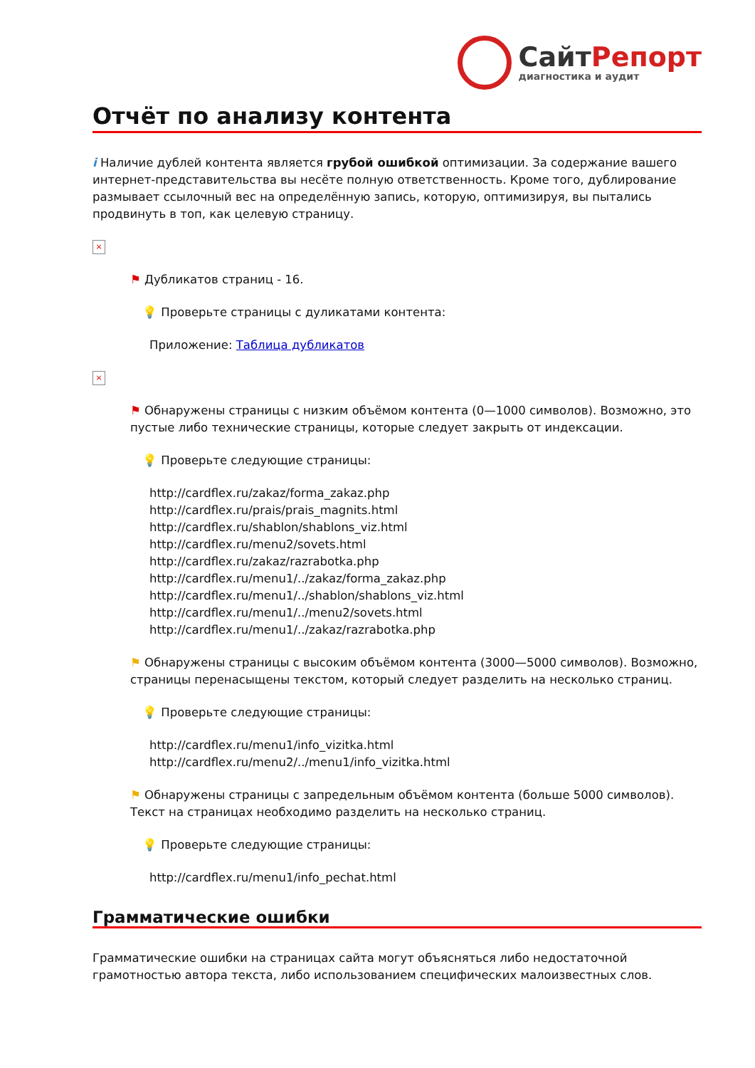СайтРепорт
диагностика и аудит
Отчёт по анализу контента
i Наличие дублей контента является грубой ошибкой оптимизации. За содержание вашего интернет-представительства вы несёте полную ответственность. Кроме того, дублирование размывает ссылочный вес на определённую запись, которую, оптимизируя, вы пытались продвинуть в топ, как целевую страницу.
×
⚑ Дубликатов страниц - 16.
💡 Проверьте страницы с дуликатами контента:
Приложение: Таблица дубликатов
×
⚑ Обнаружены страницы с низким объёмом контента (0—1000 символов). Возможно, это пустые либо технические страницы, которые следует закрыть от индексации.
💡 Проверьте следующие страницы:
http://cardflex.ru/zakaz/forma_zakaz.php
http://cardflex.ru/prais/prais_magnits.html
http://cardflex.ru/shablon/shablons_viz.html
http://cardflex.ru/menu2/sovets.html
http://cardflex.ru/zakaz/razrabotka.php
http://cardflex.ru/menu1/../zakaz/forma_zakaz.php
http://cardflex.ru/menu1/../shablon/shablons_viz.html
http://cardflex.ru/menu1/../menu2/sovets.html
http://cardflex.ru/menu1/../zakaz/razrabotka.php
⚑ Обнаружены страницы с высоким объёмом контента (3000—5000 символов). Возможно, страницы перенасыщены текстом, который следует разделить на несколько страниц.
💡 Проверьте следующие страницы:
http://cardflex.ru/menu1/info_vizitka.html
http://cardflex.ru/menu2/../menu1/info_vizitka.html
⚑ Обнаружены страницы с запредельным объёмом контента (больше 5000 символов). Текст на страницах необходимо разделить на несколько страниц.
💡 Проверьте следующие страницы:
http://cardflex.ru/menu1/info_pechat.html
Грамматические ошибки
Грамматические ошибки на страницах сайта могут объясняться либо недостаточной грамотностью автора текста, либо использованием специфических малоизвестных слов.